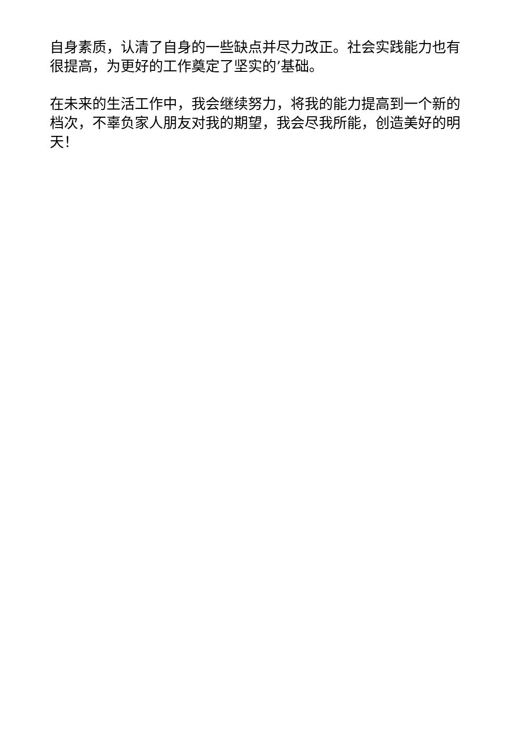自身素质，认清了自身的一些缺点并尽力改正。社会实践能力也有很提高，为更好的工作奠定了坚实的’基础。
在未来的生活工作中，我会继续努力，将我的能力提高到一个新的档次，不辜负家人朋友对我的期望，我会尽我所能，创造美好的明天！